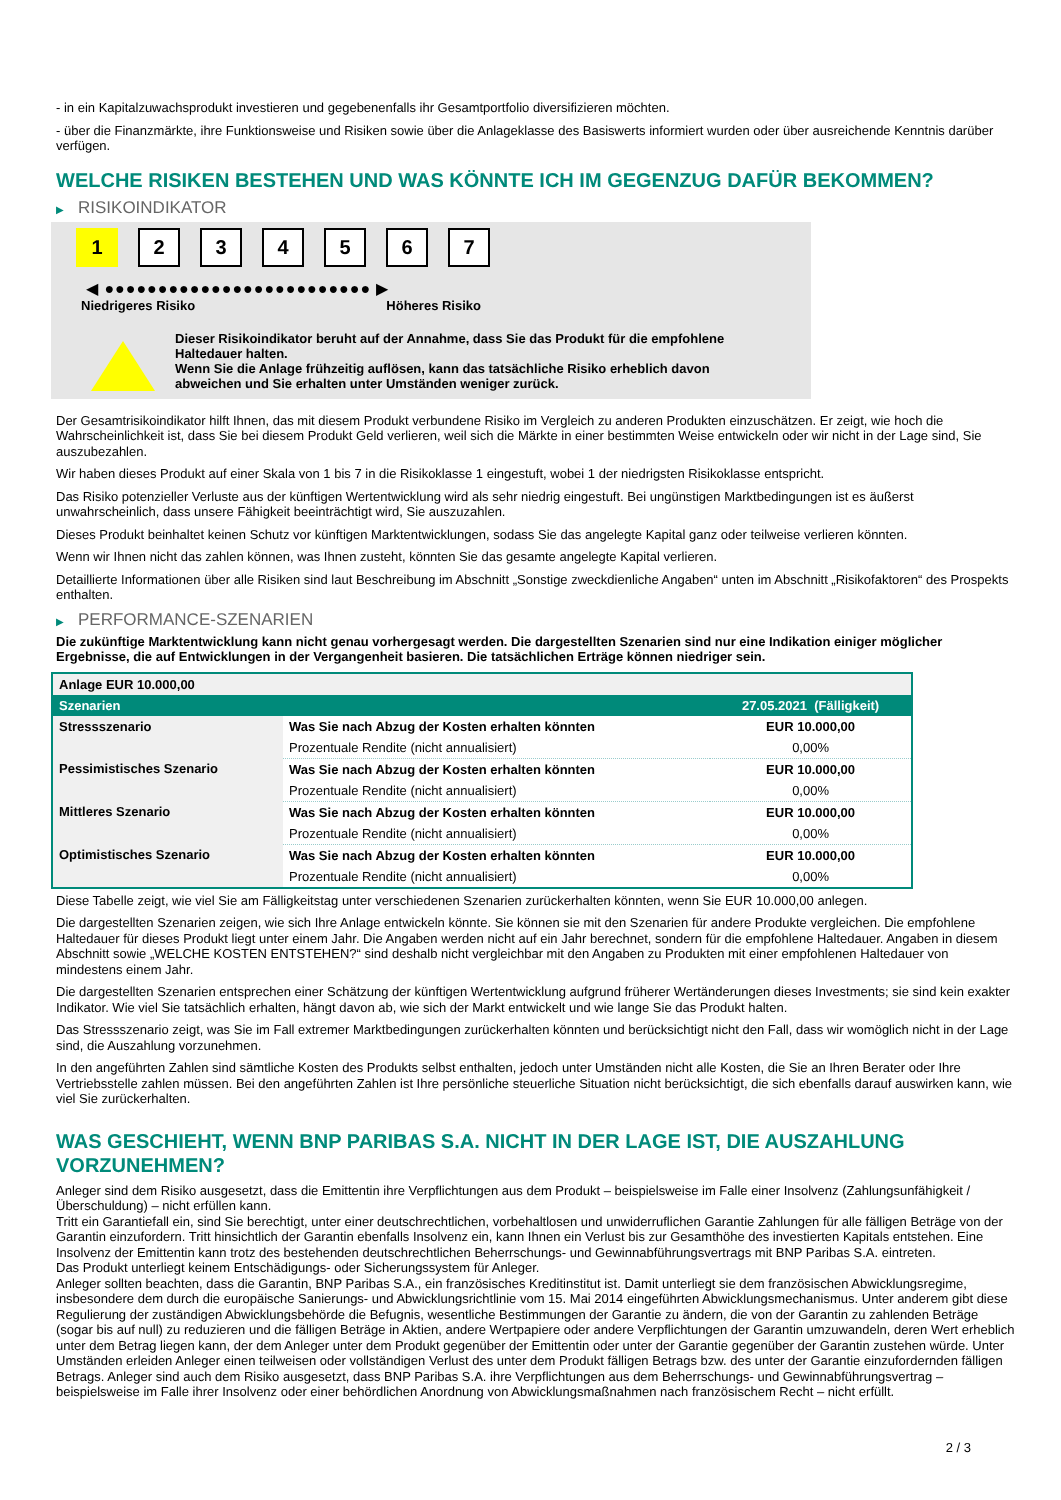- in ein Kapitalzuwachsprodukt investieren und gegebenenfalls ihr Gesamtportfolio diversifizieren möchten.
- über die Finanzmärkte, ihre Funktionsweise und Risiken sowie über die Anlageklasse des Basiswerts informiert wurden oder über ausreichende Kenntnis darüber verfügen.
WELCHE RISIKEN BESTEHEN UND WAS KÖNNTE ICH IM GEGENZUG DAFÜR BEKOMMEN?
▶ RISIKOINDIKATOR
1 2 3 4 5 6 7
◀ ●●●●●●●●●●●●●●●●●●●●●●●●● ▶
Niedrigeres Risiko Höheres Risiko
Dieser Risikoindikator beruht auf der Annahme, dass Sie das Produkt für die empfohlene
Haltedauer halten.
Wenn Sie die Anlage frühzeitig auflösen, kann das tatsächliche Risiko erheblich davon
abweichen und Sie erhalten unter Umständen weniger zurück.
Der Gesamtrisikoindikator hilft Ihnen, das mit diesem Produkt verbundene Risiko im Vergleich zu anderen Produkten einzuschätzen. Er zeigt, wie hoch die Wahrscheinlichkeit ist, dass Sie bei diesem Produkt Geld verlieren, weil sich die Märkte in einer bestimmten Weise entwickeln oder wir nicht in der Lage sind, Sie auszubezahlen.
Wir haben dieses Produkt auf einer Skala von 1 bis 7 in die Risikoklasse 1 eingestuft, wobei 1 der niedrigsten Risikoklasse entspricht.
Das Risiko potenzieller Verluste aus der künftigen Wertentwicklung wird als sehr niedrig eingestuft. Bei ungünstigen Marktbedingungen ist es äußerst unwahrscheinlich, dass unsere Fähigkeit beeinträchtigt wird, Sie auszuzahlen.
Dieses Produkt beinhaltet keinen Schutz vor künftigen Marktentwicklungen, sodass Sie das angelegte Kapital ganz oder teilweise verlieren könnten.
Wenn wir Ihnen nicht das zahlen können, was Ihnen zusteht, könnten Sie das gesamte angelegte Kapital verlieren.
Detaillierte Informationen über alle Risiken sind laut Beschreibung im Abschnitt „Sonstige zweckdienliche Angaben“ unten im Abschnitt „Risikofaktoren“ des Prospekts enthalten.
▶ PERFORMANCE-SZENARIEN
Die zukünftige Marktentwicklung kann nicht genau vorhergesagt werden. Die dargestellten Szenarien sind nur eine Indikation einiger möglicher Ergebnisse, die auf Entwicklungen in der Vergangenheit basieren. Die tatsächlichen Erträge können niedriger sein.
| Anlage EUR 10.000,00 | | |
| Szenarien | | 27.05.2021 (Fälligkeit) |
| Stressszenario | Was Sie nach Abzug der Kosten erhalten könnten | EUR 10.000,00 |
| | Prozentuale Rendite (nicht annualisiert) | 0,00% |
| Pessimistisches Szenario | Was Sie nach Abzug der Kosten erhalten könnten | EUR 10.000,00 |
| | Prozentuale Rendite (nicht annualisiert) | 0,00% |
| Mittleres Szenario | Was Sie nach Abzug der Kosten erhalten könnten | EUR 10.000,00 |
| | Prozentuale Rendite (nicht annualisiert) | 0,00% |
| Optimistisches Szenario | Was Sie nach Abzug der Kosten erhalten könnten | EUR 10.000,00 |
| | Prozentuale Rendite (nicht annualisiert) | 0,00% |
Diese Tabelle zeigt, wie viel Sie am Fälligkeitstag unter verschiedenen Szenarien zurückerhalten könnten, wenn Sie EUR 10.000,00 anlegen.
Die dargestellten Szenarien zeigen, wie sich Ihre Anlage entwickeln könnte. Sie können sie mit den Szenarien für andere Produkte vergleichen. Die empfohlene Haltedauer für dieses Produkt liegt unter einem Jahr. Die Angaben werden nicht auf ein Jahr berechnet, sondern für die empfohlene Haltedauer. Angaben in diesem Abschnitt sowie „WELCHE KOSTEN ENTSTEHEN?“ sind deshalb nicht vergleichbar mit den Angaben zu Produkten mit einer empfohlenen Haltedauer von mindestens einem Jahr.
Die dargestellten Szenarien entsprechen einer Schätzung der künftigen Wertentwicklung aufgrund früherer Wertänderungen dieses Investments; sie sind kein exakter Indikator. Wie viel Sie tatsächlich erhalten, hängt davon ab, wie sich der Markt entwickelt und wie lange Sie das Produkt halten.
Das Stressszenario zeigt, was Sie im Fall extremer Marktbedingungen zurückerhalten könnten und berücksichtigt nicht den Fall, dass wir womöglich nicht in der Lage sind, die Auszahlung vorzunehmen.
In den angeführten Zahlen sind sämtliche Kosten des Produkts selbst enthalten, jedoch unter Umständen nicht alle Kosten, die Sie an Ihren Berater oder Ihre Vertriebsstelle zahlen müssen. Bei den angeführten Zahlen ist Ihre persönliche steuerliche Situation nicht berücksichtigt, die sich ebenfalls darauf auswirken kann, wie viel Sie zurückerhalten.
WAS GESCHIEHT, WENN BNP PARIBAS S.A. NICHT IN DER LAGE IST, DIE AUSZAHLUNG VORZUNEHMEN?
Anleger sind dem Risiko ausgesetzt, dass die Emittentin ihre Verpflichtungen aus dem Produkt – beispielsweise im Falle einer Insolvenz (Zahlungsunfähigkeit / Überschuldung) – nicht erfüllen kann.
Tritt ein Garantiefall ein, sind Sie berechtigt, unter einer deutschrechtlichen, vorbehaltlosen und unwiderruflichen Garantie Zahlungen für alle fälligen Beträge von der Garantin einzufordern. Tritt hinsichtlich der Garantin ebenfalls Insolvenz ein, kann Ihnen ein Verlust bis zur Gesamthöhe des investierten Kapitals entstehen. Eine Insolvenz der Emittentin kann trotz des bestehenden deutschrechtlichen Beherrschungs- und Gewinnabführungsvertrags mit BNP Paribas S.A. eintreten.
Das Produkt unterliegt keinem Entschädigungs- oder Sicherungssystem für Anleger.
Anleger sollten beachten, dass die Garantin, BNP Paribas S.A., ein französisches Kreditinstitut ist. Damit unterliegt sie dem französischen Abwicklungsregime, insbesondere dem durch die europäische Sanierungs- und Abwicklungsrichtlinie vom 15. Mai 2014 eingeführten Abwicklungsmechanismus. Unter anderem gibt diese Regulierung der zuständigen Abwicklungsbehörde die Befugnis, wesentliche Bestimmungen der Garantie zu ändern, die von der Garantin zu zahlenden Beträge (sogar bis auf null) zu reduzieren und die fälligen Beträge in Aktien, andere Wertpapiere oder andere Verpflichtungen der Garantin umzuwandeln, deren Wert erheblich unter dem Betrag liegen kann, der dem Anleger unter dem Produkt gegenüber der Emittentin oder unter der Garantie gegenüber der Garantin zustehen würde. Unter Umständen erleiden Anleger einen teilweisen oder vollständigen Verlust des unter dem Produkt fälligen Betrags bzw. des unter der Garantie einzufordernden fälligen Betrags. Anleger sind auch dem Risiko ausgesetzt, dass BNP Paribas S.A. ihre Verpflichtungen aus dem Beherrschungs- und Gewinnabführungsvertrag – beispielsweise im Falle ihrer Insolvenz oder einer behördlichen Anordnung von Abwicklungsmaßnahmen nach französischem Recht – nicht erfüllt.
2 / 3